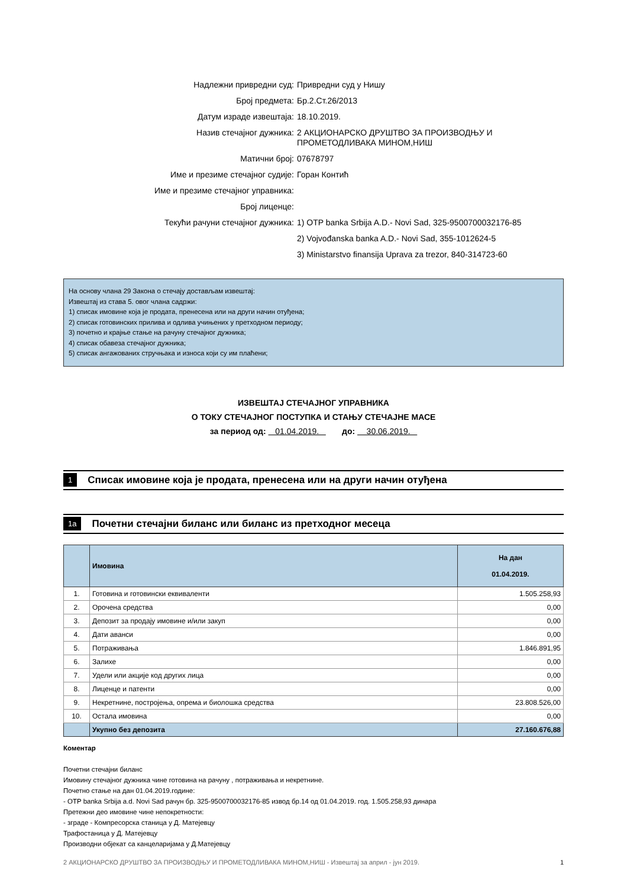Надлежни привредни суд: Привредни суд у Нишу
Број предмета: Бр.2.Ст.26/2013
Датум израде извештаја: 18.10.2019.
Назив стечајног дужника: 2 АКЦИОНАРСКО ДРУШТВО ЗА ПРОИЗВОДЊУ И ПРОМЕТОДЛИВАКА МИНОМ,НИШ
Матични број: 07678797
Име и презиме стечајног судије: Горан Контић
Име и презиме стечајног управника:
Број лиценце:
Текући рачуни стечајног дужника: 1) OTP banka Srbija A.D.- Novi Sad, 325-9500700032176-85
2) Vojvođanska banka A.D.- Novi Sad, 355-1012624-5
3) Ministarstvo finansija Uprava za trezor, 840-314723-60
На основу члана 29 Закона о стечају достављам извештај:
Извештај из става 5. овог члана садржи:
1) списак имовине која је продата, пренесена или на други начин отуђена;
2) списак готовинских прилива и одлива учињених у претходном периоду;
3) почетно и крајње стање на рачуну стечајног дужника;
4) списак обавеза стечајног дужника;
5) списак ангажованих стручњака и износа који су им плаћени;
ИЗВЕШТАЈ СТЕЧАЈНОГ УПРАВНИКА
О ТОКУ СТЕЧАЈНОГ ПОСТУПКА И СТАЊУ СТЕЧАЈНЕ МАСЕ
за период од: 01.04.2019. до: 30.06.2019.
1 Списак имовине која је продата, пренесена или на други начин отуђена
1a Почетни стечајни биланс или биланс из претходног месеца
| | Имовина | На дан 01.04.2019. |
| --- | --- | --- |
| 1. | Готовина и готовински еквиваленти | 1.505.258,93 |
| 2. | Орочена средства | 0,00 |
| 3. | Депозит за продају имовине и/или закуп | 0,00 |
| 4. | Дати аванси | 0,00 |
| 5. | Потраживања | 1.846.891,95 |
| 6. | Залихе | 0,00 |
| 7. | Удели или акције код других лица | 0,00 |
| 8. | Лиценце и патенти | 0,00 |
| 9. | Некретнине, постројења, опрема и биолошка средства | 23.808.526,00 |
| 10. | Остала имовина | 0,00 |
| | Укупно без депозита | 27.160.676,88 |
Коментар
Почетни стечајни биланс
Имовину стечајног дужника чине готовина на рачуну , потраживања и некретнине.
Почетно стање на дан 01.04.2019.године:
- OTP banka Srbija a.d. Novi Sad рачун бр. 325-9500700032176-85 извод бр.14 од 01.04.2019. год. 1.505.258,93 динара
Претежни део имовине чине непокретности:
- зграде - Компресорска станица у Д. Матејевцу
Трафостаница у Д. Матејевцу
Производни објекат са канцеларијама у Д.Матејевцу
2 АКЦИОНАРСКО ДРУШТВО ЗА ПРОИЗВОДЊУ И ПРОМЕТОДЛИВАКА МИНОМ,НИШ - Извештај за април - јун 2019. 1